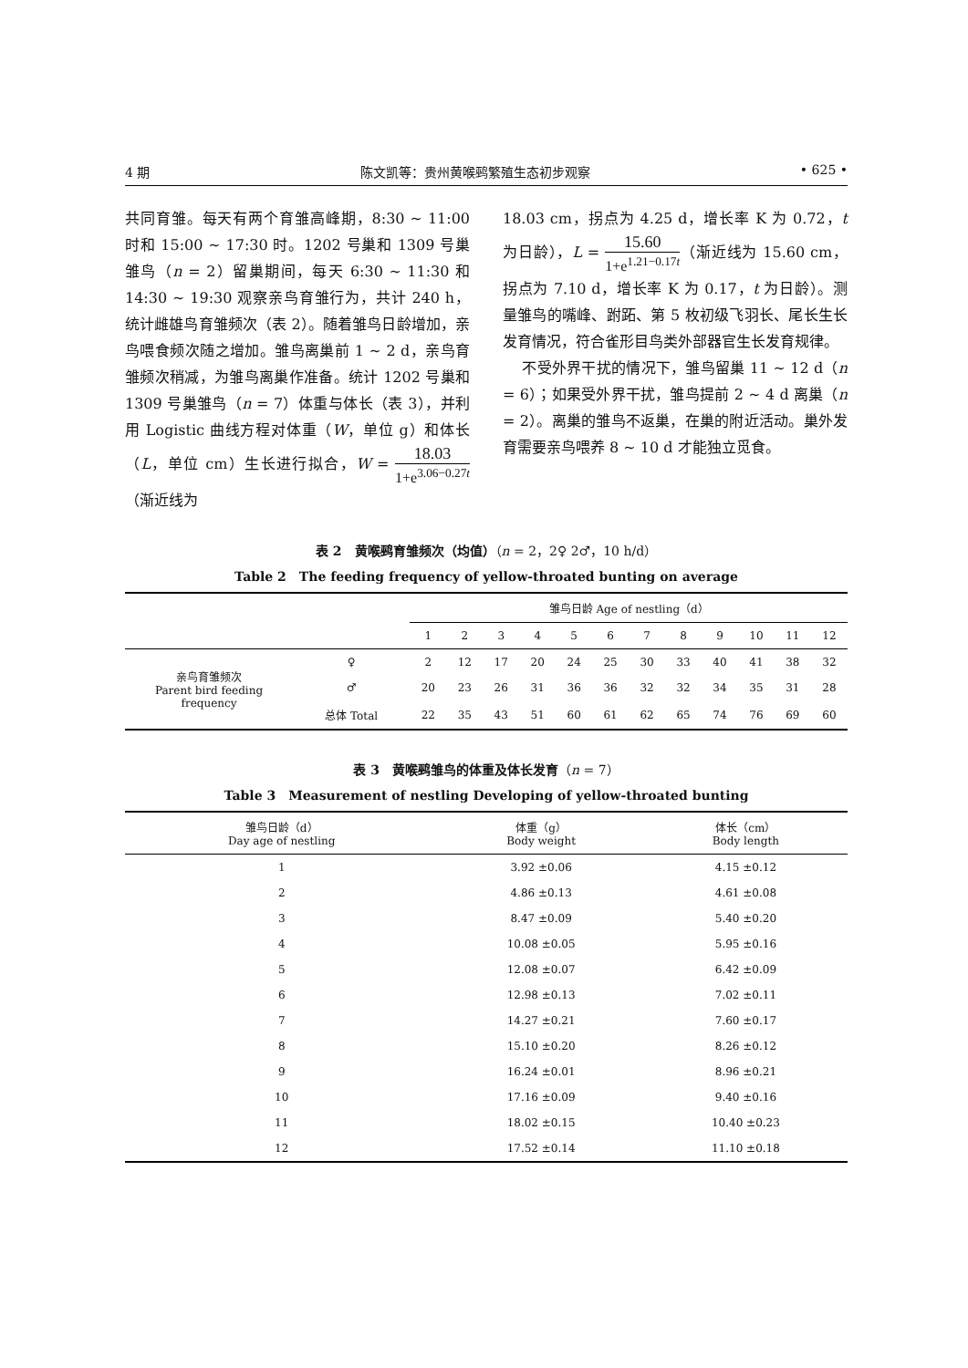4 期 陈文凯等：贵州黄喉鹀繁殖生态初步观察 • 625 •
共同育雏。每天有两个育雏高峰期，8:30 ~ 11:00 时和 15:00 ~ 17:30 时。1202 号巢和 1309 号巢雏鸟（n = 2）留巢期间，每天 6:30 ~ 11:30 和 14:30 ~ 19:30 观察亲鸟育雏行为，共计 240 h，统计雌雄鸟育雏频次（表 2）。随着雏鸟日龄增加，亲鸟喂食频次随之增加。雏鸟离巢前 1 ~ 2 d，亲鸟育雏频次稍减，为雏鸟离巢作准备。统计 1202 号巢和 1309 号巢雏鸟（n = 7）体重与体长（表 3），并利用 Logistic 曲线方程对体重（W，单位 g）和体长（L，单位 cm）生长进行拟合，W = 18.03 1+e<sup>3.06−0.27t</sup>（渐近线为
18.03 cm，拐点为 4.25 d，增长率 K 为 0.72，t 为日龄），L = 15.60 1+e<sup>1.21−0.17t</sup>（渐近线为 15.60 cm，拐点为 7.10 d，增长率 K 为 0.17，t 为日龄）。测量雏鸟的嘴峰、跗跖、第 5 枚初级飞羽长、尾长生长发育情况，符合雀形目鸟类外部器官生长发育规律。
不受外界干扰的情况下，雏鸟留巢 11 ~ 12 d（n = 6）；如果受外界干扰，雏鸟提前 2 ~ 4 d 离巢（n = 2）。离巢的雏鸟不返巢，在巢的附近活动。巢外发育需要亲鸟喂养 8 ~ 10 d 才能独立觅食。
表 2　黄喉鹀育雏频次（均值）（n = 2，2♀ 2♂，10 h/d）
Table 2　The feeding frequency of yellow-throated bunting on average
| | | 雏鸟日龄 Age of nestling（d） | | | | | | | | | | | |
| --- | --- | --- | --- | --- | --- | --- | --- | --- | --- | --- | --- | --- | --- |
| | | 1 | 2 | 3 | 4 | 5 | 6 | 7 | 8 | 9 | 10 | 11 | 12 |
| 亲鸟育雏频次 Parent bird feeding frequency | ♀ | 2 | 12 | 17 | 20 | 24 | 25 | 30 | 33 | 40 | 41 | 38 | 32 |
| | ♂ | 20 | 23 | 26 | 31 | 36 | 36 | 32 | 32 | 34 | 35 | 31 | 28 |
| | 总体 Total | 22 | 35 | 43 | 51 | 60 | 61 | 62 | 65 | 74 | 76 | 69 | 60 |
表 3　黄喉鹀雏鸟的体重及体长发育（n = 7）
Table 3　Measurement of nestling Developing of yellow-throated bunting
| 雏鸟日龄（d） Day age of nestling | 体重（g） Body weight | 体长（cm） Body length |
| --- | --- | --- |
| 1 | 3.92 ±0.06 | 4.15 ±0.12 |
| 2 | 4.86 ±0.13 | 4.61 ±0.08 |
| 3 | 8.47 ±0.09 | 5.40 ±0.20 |
| 4 | 10.08 ±0.05 | 5.95 ±0.16 |
| 5 | 12.08 ±0.07 | 6.42 ±0.09 |
| 6 | 12.98 ±0.13 | 7.02 ±0.11 |
| 7 | 14.27 ±0.21 | 7.60 ±0.17 |
| 8 | 15.10 ±0.20 | 8.26 ±0.12 |
| 9 | 16.24 ±0.01 | 8.96 ±0.21 |
| 10 | 17.16 ±0.09 | 9.40 ±0.16 |
| 11 | 18.02 ±0.15 | 10.40 ±0.23 |
| 12 | 17.52 ±0.14 | 11.10 ±0.18 |